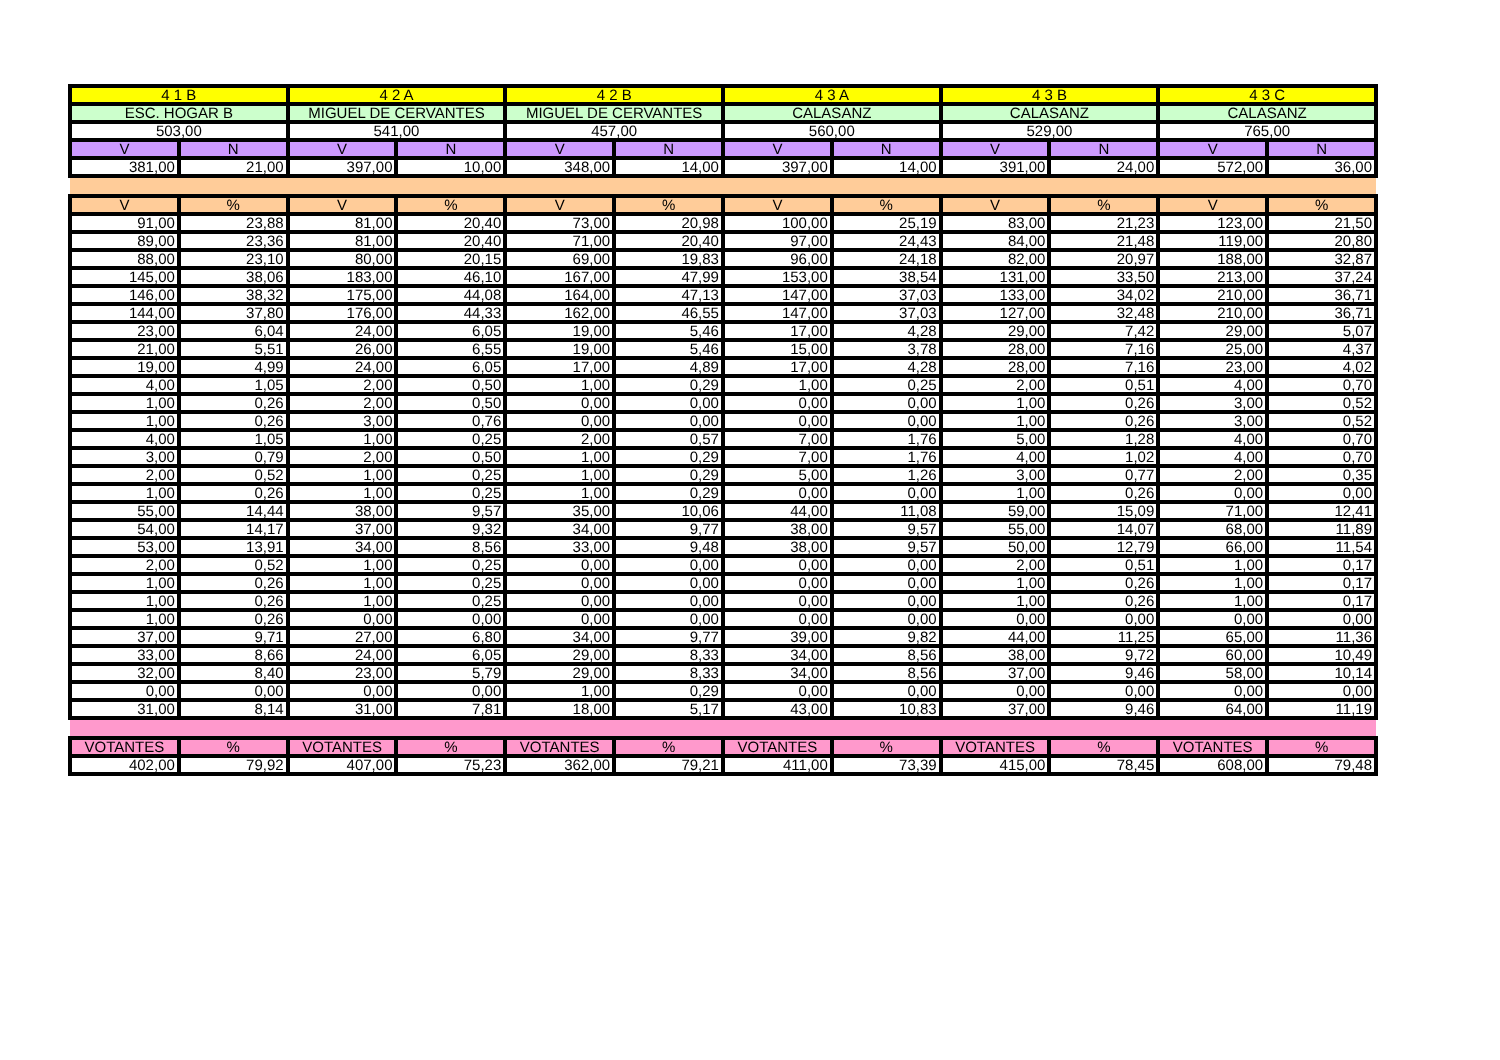| 4 1 B | | 4 2 A | | 4 2 B | | 4 3 A | | 4 3 B | | 4 3 C | |
| --- | --- | --- | --- | --- | --- | --- | --- | --- | --- | --- | --- |
| ESC. HOGAR B | | MIGUEL DE CERVANTES | | MIGUEL DE CERVANTES | | CALASANZ | | CALASANZ | | CALASANZ | |
| 503,00 | | 541,00 | | 457,00 | | 560,00 | | 529,00 | | 765,00 | |
| V | N | V | N | V | N | V | N | V | N | V | N |
| 381,00 | 21,00 | 397,00 | 10,00 | 348,00 | 14,00 | 397,00 | 14,00 | 391,00 | 24,00 | 572,00 | 36,00 |
| V | % | V | % | V | % | V | % | V | % | V | % |
| 91,00 | 23,88 | 81,00 | 20,40 | 73,00 | 20,98 | 100,00 | 25,19 | 83,00 | 21,23 | 123,00 | 21,50 |
| 89,00 | 23,36 | 81,00 | 20,40 | 71,00 | 20,40 | 97,00 | 24,43 | 84,00 | 21,48 | 119,00 | 20,80 |
| 88,00 | 23,10 | 80,00 | 20,15 | 69,00 | 19,83 | 96,00 | 24,18 | 82,00 | 20,97 | 188,00 | 32,87 |
| 145,00 | 38,06 | 183,00 | 46,10 | 167,00 | 47,99 | 153,00 | 38,54 | 131,00 | 33,50 | 213,00 | 37,24 |
| 146,00 | 38,32 | 175,00 | 44,08 | 164,00 | 47,13 | 147,00 | 37,03 | 133,00 | 34,02 | 210,00 | 36,71 |
| 144,00 | 37,80 | 176,00 | 44,33 | 162,00 | 46,55 | 147,00 | 37,03 | 127,00 | 32,48 | 210,00 | 36,71 |
| 23,00 | 6,04 | 24,00 | 6,05 | 19,00 | 5,46 | 17,00 | 4,28 | 29,00 | 7,42 | 29,00 | 5,07 |
| 21,00 | 5,51 | 26,00 | 6,55 | 19,00 | 5,46 | 15,00 | 3,78 | 28,00 | 7,16 | 25,00 | 4,37 |
| 19,00 | 4,99 | 24,00 | 6,05 | 17,00 | 4,89 | 17,00 | 4,28 | 28,00 | 7,16 | 23,00 | 4,02 |
| 4,00 | 1,05 | 2,00 | 0,50 | 1,00 | 0,29 | 1,00 | 0,25 | 2,00 | 0,51 | 4,00 | 0,70 |
| 1,00 | 0,26 | 2,00 | 0,50 | 0,00 | 0,00 | 0,00 | 0,00 | 1,00 | 0,26 | 3,00 | 0,52 |
| 1,00 | 0,26 | 3,00 | 0,76 | 0,00 | 0,00 | 0,00 | 0,00 | 1,00 | 0,26 | 3,00 | 0,52 |
| 4,00 | 1,05 | 1,00 | 0,25 | 2,00 | 0,57 | 7,00 | 1,76 | 5,00 | 1,28 | 4,00 | 0,70 |
| 3,00 | 0,79 | 2,00 | 0,50 | 1,00 | 0,29 | 7,00 | 1,76 | 4,00 | 1,02 | 4,00 | 0,70 |
| 2,00 | 0,52 | 1,00 | 0,25 | 1,00 | 0,29 | 5,00 | 1,26 | 3,00 | 0,77 | 2,00 | 0,35 |
| 1,00 | 0,26 | 1,00 | 0,25 | 1,00 | 0,29 | 0,00 | 0,00 | 1,00 | 0,26 | 0,00 | 0,00 |
| 55,00 | 14,44 | 38,00 | 9,57 | 35,00 | 10,06 | 44,00 | 11,08 | 59,00 | 15,09 | 71,00 | 12,41 |
| 54,00 | 14,17 | 37,00 | 9,32 | 34,00 | 9,77 | 38,00 | 9,57 | 55,00 | 14,07 | 68,00 | 11,89 |
| 53,00 | 13,91 | 34,00 | 8,56 | 33,00 | 9,48 | 38,00 | 9,57 | 50,00 | 12,79 | 66,00 | 11,54 |
| 2,00 | 0,52 | 1,00 | 0,25 | 0,00 | 0,00 | 0,00 | 0,00 | 2,00 | 0,51 | 1,00 | 0,17 |
| 1,00 | 0,26 | 1,00 | 0,25 | 0,00 | 0,00 | 0,00 | 0,00 | 1,00 | 0,26 | 1,00 | 0,17 |
| 1,00 | 0,26 | 1,00 | 0,25 | 0,00 | 0,00 | 0,00 | 0,00 | 1,00 | 0,26 | 1,00 | 0,17 |
| 1,00 | 0,26 | 0,00 | 0,00 | 0,00 | 0,00 | 0,00 | 0,00 | 0,00 | 0,00 | 0,00 | 0,00 |
| 37,00 | 9,71 | 27,00 | 6,80 | 34,00 | 9,77 | 39,00 | 9,82 | 44,00 | 11,25 | 65,00 | 11,36 |
| 33,00 | 8,66 | 24,00 | 6,05 | 29,00 | 8,33 | 34,00 | 8,56 | 38,00 | 9,72 | 60,00 | 10,49 |
| 32,00 | 8,40 | 23,00 | 5,79 | 29,00 | 8,33 | 34,00 | 8,56 | 37,00 | 9,46 | 58,00 | 10,14 |
| 0,00 | 0,00 | 0,00 | 0,00 | 1,00 | 0,29 | 0,00 | 0,00 | 0,00 | 0,00 | 0,00 | 0,00 |
| 31,00 | 8,14 | 31,00 | 7,81 | 18,00 | 5,17 | 43,00 | 10,83 | 37,00 | 9,46 | 64,00 | 11,19 |
| VOTANTES | % | VOTANTES | % | VOTANTES | % | VOTANTES | % | VOTANTES | % | VOTANTES | % |
| 402,00 | 79,92 | 407,00 | 75,23 | 362,00 | 79,21 | 411,00 | 73,39 | 415,00 | 78,45 | 608,00 | 79,48 |